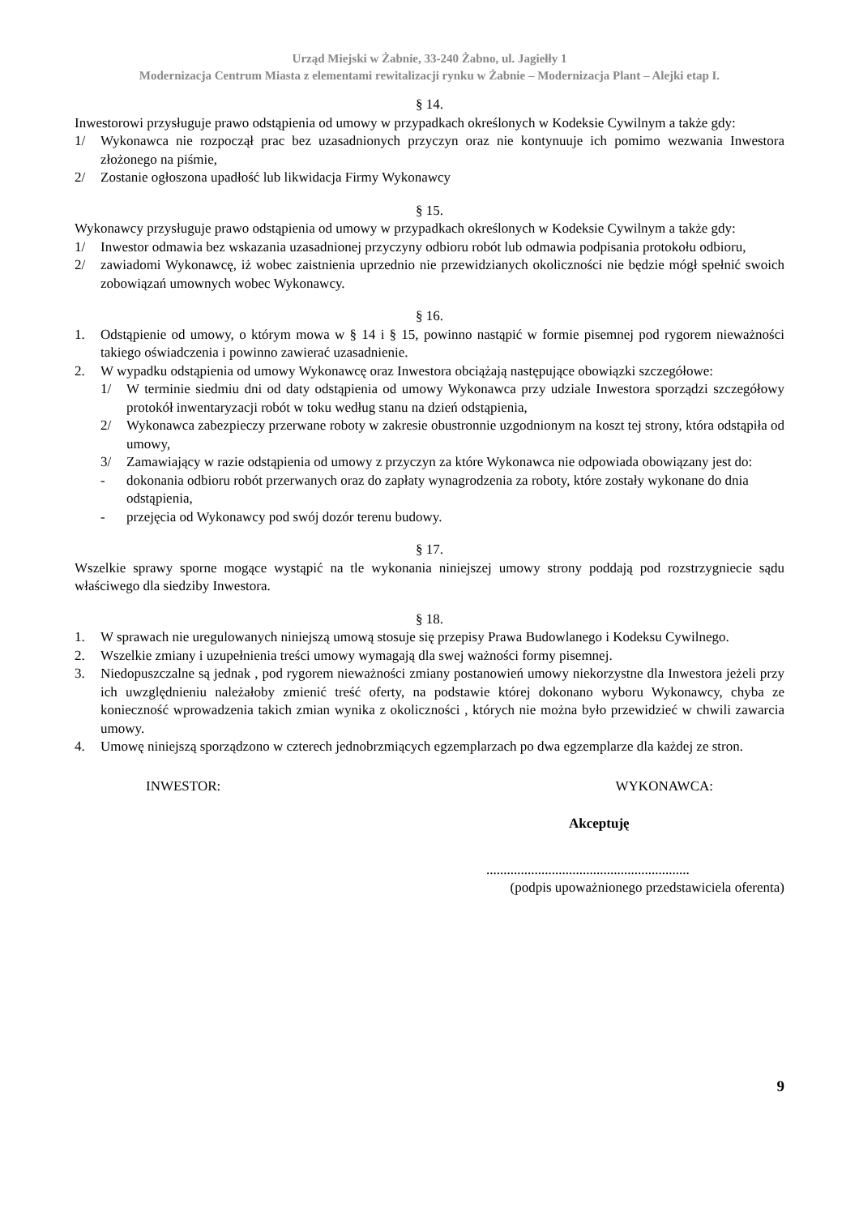Urząd Miejski w Żabnie, 33-240 Żabno, ul. Jagiełły 1
Modernizacja Centrum Miasta z elementami rewitalizacji rynku w Żabnie – Modernizacja Plant – Alejki etap I.
§ 14.
Inwestorowi przysługuje prawo odstąpienia od umowy w przypadkach określonych w Kodeksie Cywilnym a także gdy:
1/ Wykonawca nie rozpoczął prac bez uzasadnionych przyczyn oraz nie kontynuuje ich pomimo wezwania Inwestora złożonego na piśmie,
2/ Zostanie ogłoszona upadłość lub likwidacja Firmy Wykonawcy
§ 15.
Wykonawcy przysługuje prawo odstąpienia od umowy w przypadkach określonych w Kodeksie Cywilnym a także gdy:
1/ Inwestor odmawia bez wskazania uzasadnionej przyczyny odbioru robót lub odmawia podpisania protokołu odbioru,
2/ zawiadomi Wykonawcę, iż wobec zaistnienia uprzednio nie przewidzianych okoliczności nie będzie mógł spełnić swoich zobowiązań umownych wobec Wykonawcy.
§ 16.
1. Odstąpienie od umowy, o którym mowa w § 14 i § 15, powinno nastąpić w formie pisemnej pod rygorem nieważności takiego oświadczenia i powinno zawierać uzasadnienie.
2. W wypadku odstąpienia od umowy Wykonawcę oraz Inwestora obciążają następujące obowiązki szczegółowe:
1/ W terminie siedmiu dni od daty odstąpienia od umowy Wykonawca przy udziale Inwestora sporządzi szczegółowy protokół inwentaryzacji robót w toku według stanu na dzień odstąpienia,
2/ Wykonawca zabezpieczy przerwane roboty w zakresie obustronnie uzgodnionym na koszt tej strony, która odstąpiła od umowy,
3/ Zamawiający w razie odstąpienia od umowy z przyczyn za które Wykonawca nie odpowiada obowiązany jest do:
- dokonania odbioru robót przerwanych oraz do zapłaty wynagrodzenia za roboty, które zostały wykonane do dnia odstąpienia,
- przejęcia od Wykonawcy pod swój dozór terenu budowy.
§ 17.
Wszelkie sprawy sporne mogące wystąpić na tle wykonania niniejszej umowy strony poddają pod rozstrzygniecie sądu właściwego dla siedziby Inwestora.
§ 18.
1. W sprawach nie uregulowanych niniejszą umową stosuje się przepisy Prawa Budowlanego i Kodeksu Cywilnego.
2. Wszelkie zmiany i uzupełnienia treści umowy wymagają dla swej ważności formy pisemnej.
3. Niedopuszczalne są jednak , pod rygorem nieważności zmiany postanowień umowy niekorzystne dla Inwestora jeżeli przy ich uwzględnieniu należałoby zmienić treść oferty, na podstawie której dokonano wyboru Wykonawcy, chyba ze konieczność wprowadzenia takich zmian wynika z okoliczności , których nie można było przewidzieć w chwili zawarcia umowy.
4. Umowę niniejszą sporządzono w czterech jednobrzmiących egzemplarzach po dwa egzemplarze dla każdej ze stron.
INWESTOR: WYKONAWCA:
Akceptuję
...........................................................
(podpis upoważnionego przedstawiciela oferenta)
9